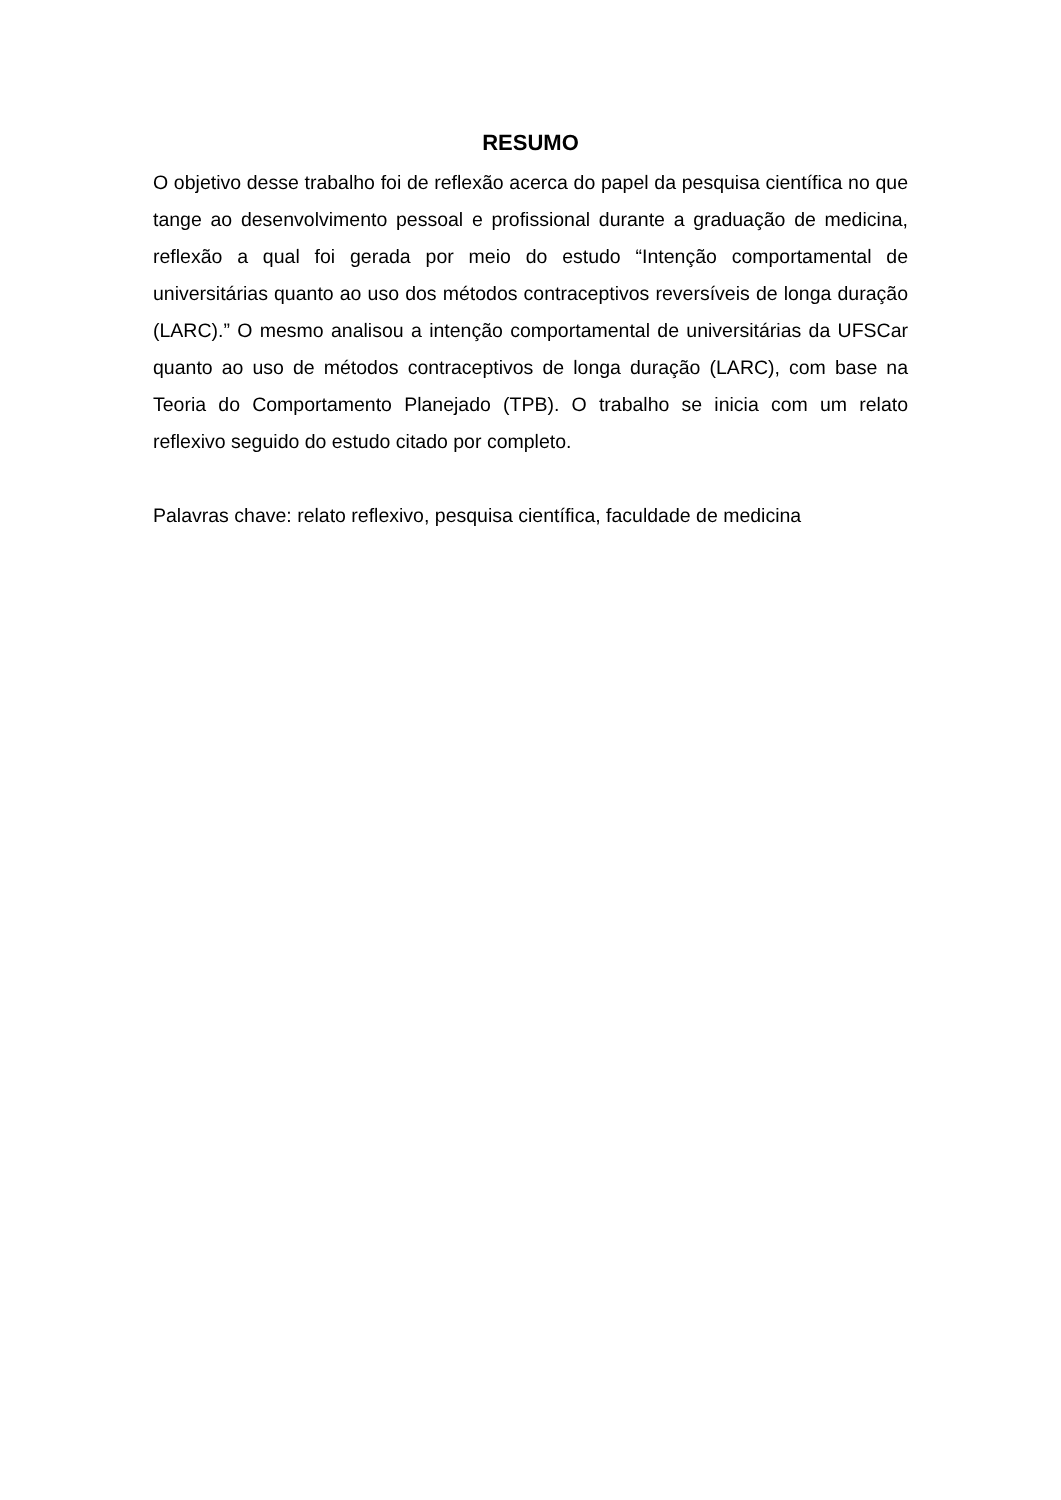RESUMO
O objetivo desse trabalho foi de reflexão acerca do papel da pesquisa científica no que tange ao desenvolvimento pessoal e profissional durante a graduação de medicina, reflexão a qual foi gerada por meio do estudo “Intenção comportamental de universitárias quanto ao uso dos métodos contraceptivos reversíveis de longa duração (LARC).” O mesmo analisou a intenção comportamental de universitárias da UFSCar quanto ao uso de métodos contraceptivos de longa duração (LARC), com base na Teoria do Comportamento Planejado (TPB). O trabalho se inicia com um relato reflexivo seguido do estudo citado por completo.
Palavras chave: relato reflexivo, pesquisa científica, faculdade de medicina